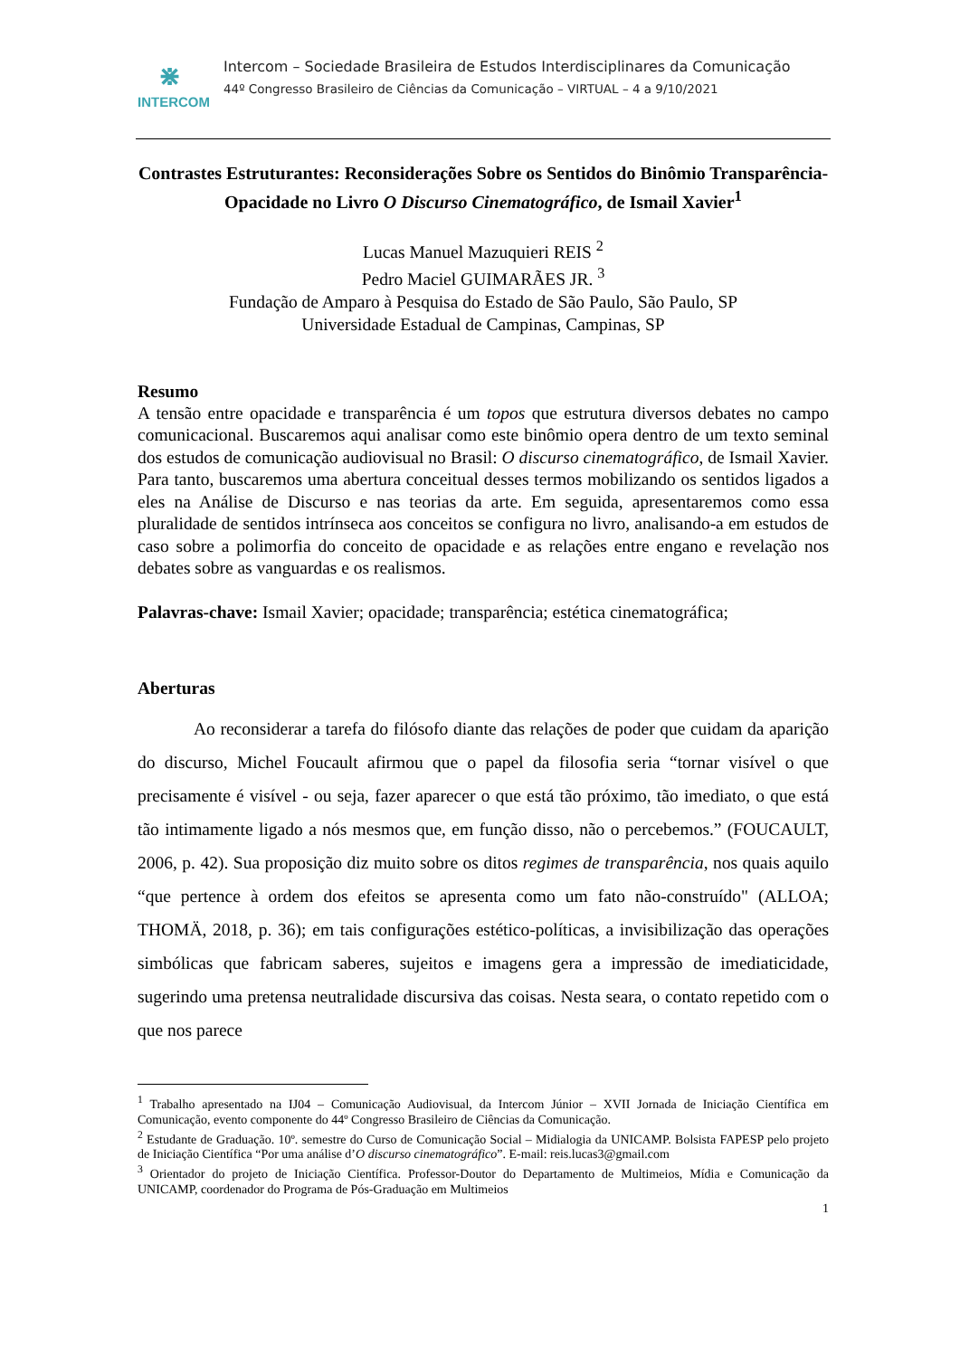⋇
INTERCOM
Intercom – Sociedade Brasileira de Estudos Interdisciplinares da Comunicação
44º Congresso Brasileiro de Ciências da Comunicação – VIRTUAL – 4 a 9/10/2021
Contrastes Estruturantes: Reconsiderações Sobre os Sentidos do Binômio Transparência-Opacidade no Livro O Discurso Cinematográfico, de Ismail Xavier<sup>1</sup>
Lucas Manuel Mazuquieri REIS <sup>2</sup>
Pedro Maciel GUIMARÃES JR. <sup>3</sup>
Fundação de Amparo à Pesquisa do Estado de São Paulo, São Paulo, SP
Universidade Estadual de Campinas, Campinas, SP
Resumo
A tensão entre opacidade e transparência é um topos que estrutura diversos debates no campo comunicacional. Buscaremos aqui analisar como este binômio opera dentro de um texto seminal dos estudos de comunicação audiovisual no Brasil: O discurso cinematográfico, de Ismail Xavier. Para tanto, buscaremos uma abertura conceitual desses termos mobilizando os sentidos ligados a eles na Análise de Discurso e nas teorias da arte. Em seguida, apresentaremos como essa pluralidade de sentidos intrínseca aos conceitos se configura no livro, analisando-a em estudos de caso sobre a polimorfia do conceito de opacidade e as relações entre engano e revelação nos debates sobre as vanguardas e os realismos.
Palavras-chave: Ismail Xavier; opacidade; transparência; estética cinematográfica;
Aberturas
Ao reconsiderar a tarefa do filósofo diante das relações de poder que cuidam da aparição do discurso, Michel Foucault afirmou que o papel da filosofia seria “tornar visível o que precisamente é visível - ou seja, fazer aparecer o que está tão próximo, tão imediato, o que está tão intimamente ligado a nós mesmos que, em função disso, não o percebemos.” (FOUCAULT, 2006, p. 42). Sua proposição diz muito sobre os ditos regimes de transparência, nos quais aquilo “que pertence à ordem dos efeitos se apresenta como um fato não-construído" (ALLOA; THOMÄ, 2018, p. 36); em tais configurações estético-políticas, a invisibilização das operações simbólicas que fabricam saberes, sujeitos e imagens gera a impressão de imediaticidade, sugerindo uma pretensa neutralidade discursiva das coisas. Nesta seara, o contato repetido com o que nos parece
<sup>1</sup> Trabalho apresentado na IJ04 – Comunicação Audiovisual, da Intercom Júnior – XVII Jornada de Iniciação Científica em Comunicação, evento componente do 44º Congresso Brasileiro de Ciências da Comunicação.
<sup>2</sup> Estudante de Graduação. 10º. semestre do Curso de Comunicação Social – Midialogia da UNICAMP. Bolsista FAPESP pelo projeto de Iniciação Científica “Por uma análise d’O discurso cinematográfico”. E-mail: reis.lucas3@gmail.com
<sup>3</sup> Orientador do projeto de Iniciação Científica. Professor-Doutor do Departamento de Multimeios, Mídia e Comunicação da UNICAMP, coordenador do Programa de Pós-Graduação em Multimeios
1